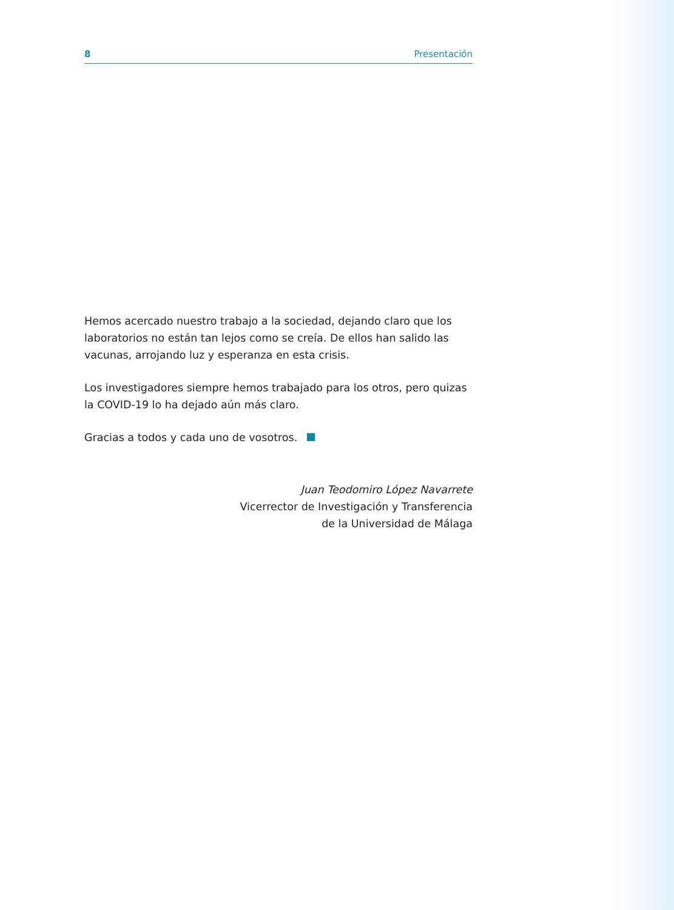8 Presentación
Hemos acercado nuestro trabajo a la sociedad, dejando claro que los laboratorios no están tan lejos como se creía. De ellos han salido las vacunas, arrojando luz y esperanza en esta crisis.
Los investigadores siempre hemos trabajado para los otros, pero quizas la COVID-19 lo ha dejado aún más claro.
Gracias a todos y cada uno de vosotros.
Juan Teodomiro López Navarrete
Vicerrector de Investigación y Transferencia
de la Universidad de Málaga